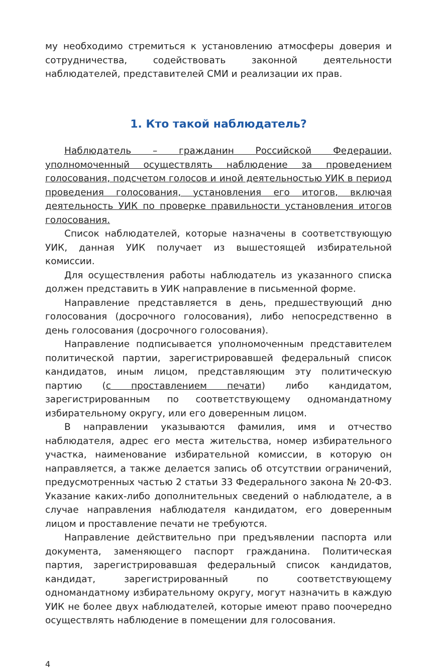му необходимо стремиться к установлению атмосферы доверия и сотрудничества, содействовать законной деятельности наблюдателей, представителей СМИ и реализации их прав.
1. Кто такой наблюдатель?
Наблюдатель – гражданин Российской Федерации, уполномоченный осуществлять наблюдение за проведением голосования, подсчетом голосов и иной деятельностью УИК в период проведения голосования, установления его итогов, включая деятельность УИК по проверке правильности установления итогов голосования.
Список наблюдателей, которые назначены в соответствующую УИК, данная УИК получает из вышестоящей избирательной комиссии.
Для осуществления работы наблюдатель из указанного списка должен представить в УИК направление в письменной форме.
Направление представляется в день, предшествующий дню голосования (досрочного голосования), либо непосредственно в день голосования (досрочного голосования).
Направление подписывается уполномоченным представителем политической партии, зарегистрировавшей федеральный список кандидатов, иным лицом, представляющим эту политическую партию (с проставлением печати) либо кандидатом, зарегистрированным по соответствующему одномандатному избирательному округу, или его доверенным лицом.
В направлении указываются фамилия, имя и отчество наблюдателя, адрес его места жительства, номер избирательного участка, наименование избирательной комиссии, в которую он направляется, а также делается запись об отсутствии ограничений, предусмотренных частью 2 статьи 33 Федерального закона № 20-ФЗ. Указание каких-либо дополнительных сведений о наблюдателе, а в случае направления наблюдателя кандидатом, его доверенным лицом и проставление печати не требуются.
Направление действительно при предъявлении паспорта или документа, заменяющего паспорт гражданина. Политическая партия, зарегистрировавшая федеральный список кандидатов, кандидат, зарегистрированный по соответствующему одномандатному избирательному округу, могут назначить в каждую УИК не более двух наблюдателей, которые имеют право поочередно осуществлять наблюдение в помещении для голосования.
4